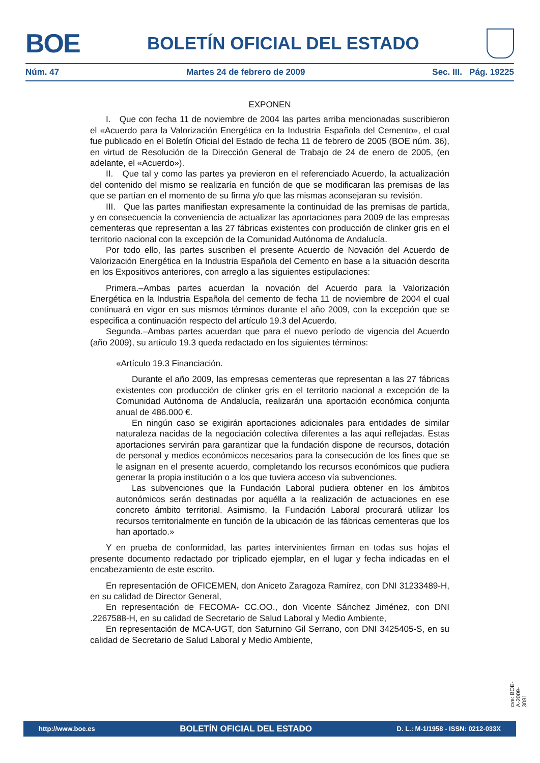BOE
BOLETÍN OFICIAL DEL ESTADO
Núm. 47 Martes 24 de febrero de 2009 Sec. III. Pág. 19225
EXPONEN
I. Que con fecha 11 de noviembre de 2004 las partes arriba mencionadas suscribieron el «Acuerdo para la Valorización Energética en la Industria Española del Cemento», el cual fue publicado en el Boletín Oficial del Estado de fecha 11 de febrero de 2005 (BOE núm. 36), en virtud de Resolución de la Dirección General de Trabajo de 24 de enero de 2005, (en adelante, el «Acuerdo»).
II. Que tal y como las partes ya previeron en el referenciado Acuerdo, la actualización del contenido del mismo se realizaría en función de que se modificaran las premisas de las que se partían en el momento de su firma y/o que las mismas aconsejaran su revisión.
III. Que las partes manifiestan expresamente la continuidad de las premisas de partida, y en consecuencia la conveniencia de actualizar las aportaciones para 2009 de las empresas cementeras que representan a las 27 fábricas existentes con producción de clinker gris en el territorio nacional con la excepción de la Comunidad Autónoma de Andalucía.
Por todo ello, las partes suscriben el presente Acuerdo de Novación del Acuerdo de Valorización Energética en la Industria Española del Cemento en base a la situación descrita en los Expositivos anteriores, con arreglo a las siguientes estipulaciones:
Primera.–Ambas partes acuerdan la novación del Acuerdo para la Valorización Energética en la Industria Española del cemento de fecha 11 de noviembre de 2004 el cual continuará en vigor en sus mismos términos durante el año 2009, con la excepción que se especifica a continuación respecto del artículo 19.3 del Acuerdo.
Segunda.–Ambas partes acuerdan que para el nuevo período de vigencia del Acuerdo (año 2009), su artículo 19.3 queda redactado en los siguientes términos:
«Artículo 19.3 Financiación.
Durante el año 2009, las empresas cementeras que representan a las 27 fábricas existentes con producción de clínker gris en el territorio nacional a excepción de la Comunidad Autónoma de Andalucía, realizarán una aportación económica conjunta anual de 486.000 €.
En ningún caso se exigirán aportaciones adicionales para entidades de similar naturaleza nacidas de la negociación colectiva diferentes a las aquí reflejadas. Estas aportaciones servirán para garantizar que la fundación dispone de recursos, dotación de personal y medios económicos necesarios para la consecución de los fines que se le asignan en el presente acuerdo, completando los recursos económicos que pudiera generar la propia institución o a los que tuviera acceso vía subvenciones.
Las subvenciones que la Fundación Laboral pudiera obtener en los ámbitos autonómicos serán destinadas por aquélla a la realización de actuaciones en ese concreto ámbito territorial. Asimismo, la Fundación Laboral procurará utilizar los recursos territorialmente en función de la ubicación de las fábricas cementeras que los han aportado.»
Y en prueba de conformidad, las partes intervinientes firman en todas sus hojas el presente documento redactado por triplicado ejemplar, en el lugar y fecha indicadas en el encabezamiento de este escrito.
En representación de OFICEMEN, don Aniceto Zaragoza Ramírez, con DNI 31233489-H, en su calidad de Director General,
En representación de FECOMA- CC.OO., don Vicente Sánchez Jiménez, con DNI .2267588-H, en su calidad de Secretario de Salud Laboral y Medio Ambiente,
En representación de MCA-UGT, don Saturnino Gil Serrano, con DNI 3425405-S, en su calidad de Secretario de Salud Laboral y Medio Ambiente,
cve: BOE-A-2009-3081
http://www.boe.es BOLETÍN OFICIAL DEL ESTADO D. L.: M-1/1958 - ISSN: 0212-033X